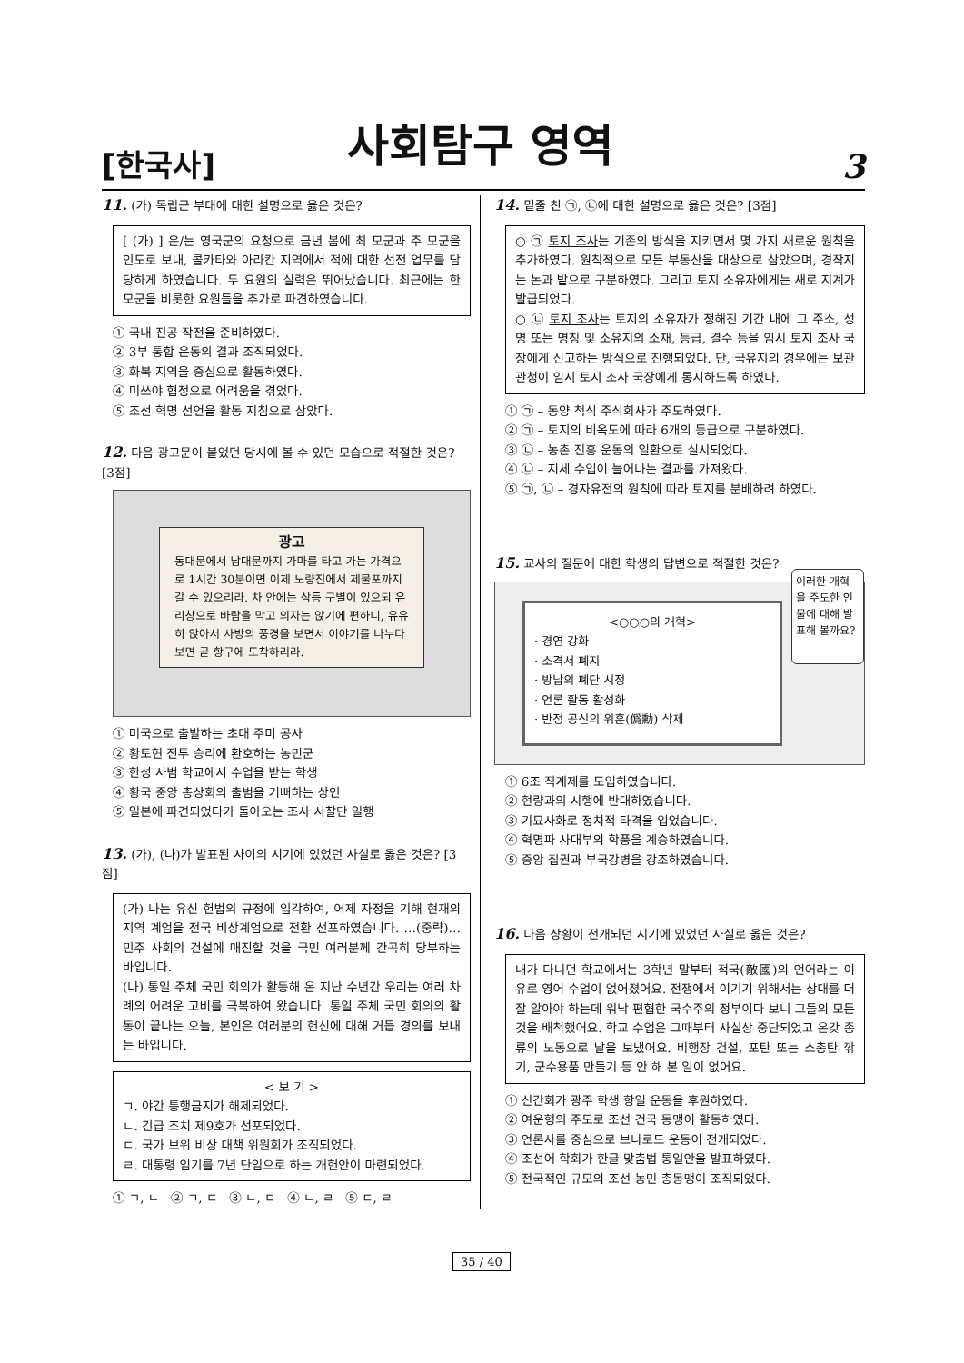[한국사]
사회탐구 영역
3
11. (가) 독립군 부대에 대한 설명으로 옳은 것은?
[ (가) ] 은/는 영국군의 요청으로 금년 봄에 최 모군과 주 모군을 인도로 보내, 콜카타와 아라칸 지역에서 적에 대한 선전 업무를 담당하게 하였습니다. 두 요원의 실력은 뛰어났습니다. 최근에는 한 모군을 비롯한 요원들을 추가로 파견하였습니다.
① 국내 진공 작전을 준비하였다.
② 3부 통합 운동의 결과 조직되었다.
③ 화북 지역을 중심으로 활동하였다.
④ 미쓰야 협정으로 어려움을 겪었다.
⑤ 조선 혁명 선언을 활동 지침으로 삼았다.
12. 다음 광고문이 붙었던 당시에 볼 수 있던 모습으로 적절한 것은? [3점]
광고동대문에서 남대문까지 가마를 타고 가는 가격으로 1시간 30분이면 이제 노량진에서 제물포까지 갈 수 있으리라. 차 안에는 삼등 구별이 있으되 유리창으로 바람을 막고 의자는 앉기에 편하니, 유유히 앉아서 사방의 풍경을 보면서 이야기를 나누다 보면 곧 항구에 도착하리라.
① 미국으로 출발하는 초대 주미 공사
② 황토현 전투 승리에 환호하는 농민군
③ 한성 사범 학교에서 수업을 받는 학생
④ 황국 중앙 총상회의 출범을 기뻐하는 상인
⑤ 일본에 파견되었다가 돌아오는 조사 시찰단 일행
13. (가), (나)가 발표된 사이의 시기에 있었던 사실로 옳은 것은? [3점]
(가) 나는 유신 헌법의 규정에 입각하여, 어제 자정을 기해 현재의 지역 계엄을 전국 비상계엄으로 전환 선포하였습니다. …(중략)… 민주 사회의 건설에 매진할 것을 국민 여러분께 간곡히 당부하는 바입니다.
(나) 통일 주체 국민 회의가 활동해 온 지난 수년간 우리는 여러 차례의 어려운 고비를 극복하여 왔습니다. 통일 주체 국민 회의의 활동이 끝나는 오늘, 본인은 여러분의 헌신에 대해 거듭 경의를 보내는 바입니다.
< 보 기 >ㄱ. 야간 통행금지가 해제되었다.
ㄴ. 긴급 조치 제9호가 선포되었다.
ㄷ. 국가 보위 비상 대책 위원회가 조직되었다.
ㄹ. 대통령 임기를 7년 단임으로 하는 개헌안이 마련되었다.
① ㄱ, ㄴ ② ㄱ, ㄷ ③ ㄴ, ㄷ ④ ㄴ, ㄹ ⑤ ㄷ, ㄹ
14. 밑줄 친 ㉠, ㉡에 대한 설명으로 옳은 것은? [3점]
○ ㉠ 토지 조사는 기존의 방식을 지키면서 몇 가지 새로운 원칙을 추가하였다. 원칙적으로 모든 부동산을 대상으로 삼았으며, 경작지는 논과 밭으로 구분하였다. 그리고 토지 소유자에게는 새로 지계가 발급되었다.
○ ㉡ 토지 조사는 토지의 소유자가 정해진 기간 내에 그 주소, 성명 또는 명칭 및 소유지의 소재, 등급, 결수 등을 임시 토지 조사 국장에게 신고하는 방식으로 진행되었다. 단, 국유지의 경우에는 보관 관청이 임시 토지 조사 국장에게 통지하도록 하였다.
① ㉠ – 동양 척식 주식회사가 주도하였다.
② ㉠ – 토지의 비옥도에 따라 6개의 등급으로 구분하였다.
③ ㉡ – 농촌 진흥 운동의 일환으로 실시되었다.
④ ㉡ – 지세 수입이 늘어나는 결과를 가져왔다.
⑤ ㉠, ㉡ – 경자유전의 원칙에 따라 토지를 분배하려 하였다.
15. 교사의 질문에 대한 학생의 답변으로 적절한 것은?
<○○○의 개혁>· 경연 강화
· 소격서 폐지
· 방납의 폐단 시정
· 언론 활동 활성화
· 반정 공신의 위훈(僞勳) 삭제
이러한 개혁을 주도한 인물에 대해 발표해 볼까요?
① 6조 직계제를 도입하였습니다.
② 현량과의 시행에 반대하였습니다.
③ 기묘사화로 정치적 타격을 입었습니다.
④ 혁명파 사대부의 학풍을 계승하였습니다.
⑤ 중앙 집권과 부국강병을 강조하였습니다.
16. 다음 상황이 전개되던 시기에 있었던 사실로 옳은 것은?
내가 다니던 학교에서는 3학년 말부터 적국(敵國)의 언어라는 이유로 영어 수업이 없어졌어요. 전쟁에서 이기기 위해서는 상대를 더 잘 알아야 하는데 워낙 편협한 국수주의 정부이다 보니 그들의 모든 것을 배척했어요. 학교 수업은 그때부터 사실상 중단되었고 온갖 종류의 노동으로 날을 보냈어요. 비행장 건설, 포탄 또는 소총탄 깎기, 군수용품 만들기 등 안 해 본 일이 없어요.
① 신간회가 광주 학생 항일 운동을 후원하였다.
② 여운형의 주도로 조선 건국 동맹이 활동하였다.
③ 언론사를 중심으로 브나로드 운동이 전개되었다.
④ 조선어 학회가 한글 맞춤법 통일안을 발표하였다.
⑤ 전국적인 규모의 조선 농민 총동맹이 조직되었다.
35 / 40